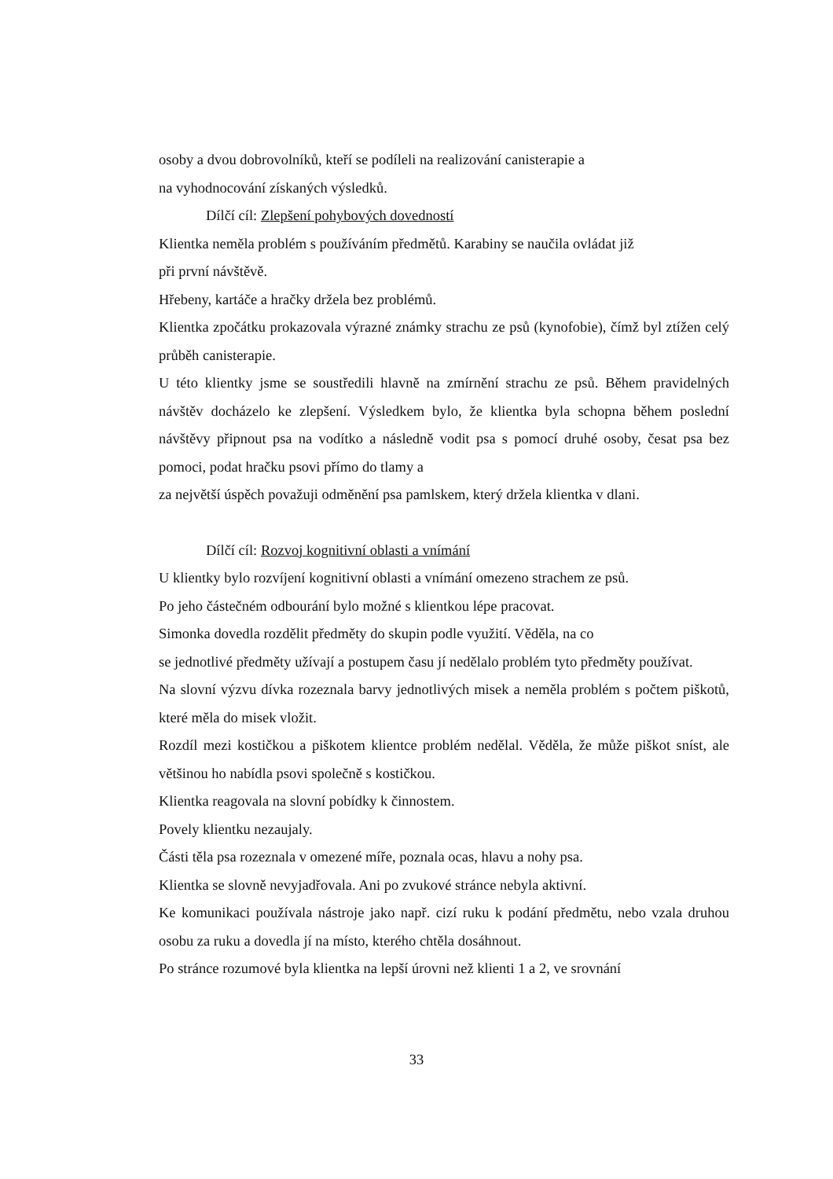osoby a dvou dobrovolníků, kteří se podíleli na realizování canisterapie a
na vyhodnocování získaných výsledků.
Dílčí cíl: Zlepšení pohybových dovedností
Klientka neměla problém s používáním předmětů. Karabiny se naučila ovládat již
při první návštěvě.
Hřebeny, kartáče a hračky držela bez problémů.
Klientka zpočátku prokazovala výrazné známky strachu ze psů (kynofobie), čímž byl ztížen celý průběh canisterapie.
U této klientky jsme se soustředili hlavně na zmírnění strachu ze psů. Během pravidelných návštěv docházelo ke zlepšení. Výsledkem bylo, že klientka byla schopna během poslední návštěvy připnout psa na vodítko a následně vodit psa s pomocí druhé osoby, česat psa bez pomoci, podat hračku psovi přímo do tlamy a
za největší úspěch považuji odměnění psa pamlskem, který držela klientka v dlani.
Dílčí cíl: Rozvoj kognitivní oblasti a vnímání
U klientky bylo rozvíjení kognitivní oblasti a vnímání omezeno strachem ze psů.
Po jeho částečném odbourání bylo možné s klientkou lépe pracovat.
Simonka dovedla rozdělit předměty do skupin podle využití. Věděla, na co
se jednotlivé předměty užívají a postupem času jí nedělalo problém tyto předměty používat.
Na slovní výzvu dívka rozeznala barvy jednotlivých misek a neměla problém s počtem piškotů, které měla do misek vložit.
Rozdíl mezi kostičkou a piškotem klientce problém nedělal. Věděla, že může piškot sníst, ale většinou ho nabídla psovi společně s kostičkou.
Klientka reagovala na slovní pobídky k činnostem.
Povely klientku nezaujaly.
Části těla psa rozeznala v omezené míře, poznala ocas, hlavu a nohy psa.
Klientka se slovně nevyjadřovala. Ani po zvukové stránce nebyla aktivní.
Ke komunikaci používala nástroje jako např. cizí ruku k podání předmětu, nebo vzala druhou osobu za ruku a dovedla jí na místo, kterého chtěla dosáhnout.
Po stránce rozumové byla klientka na lepší úrovni než klienti 1 a 2, ve srovnání
33